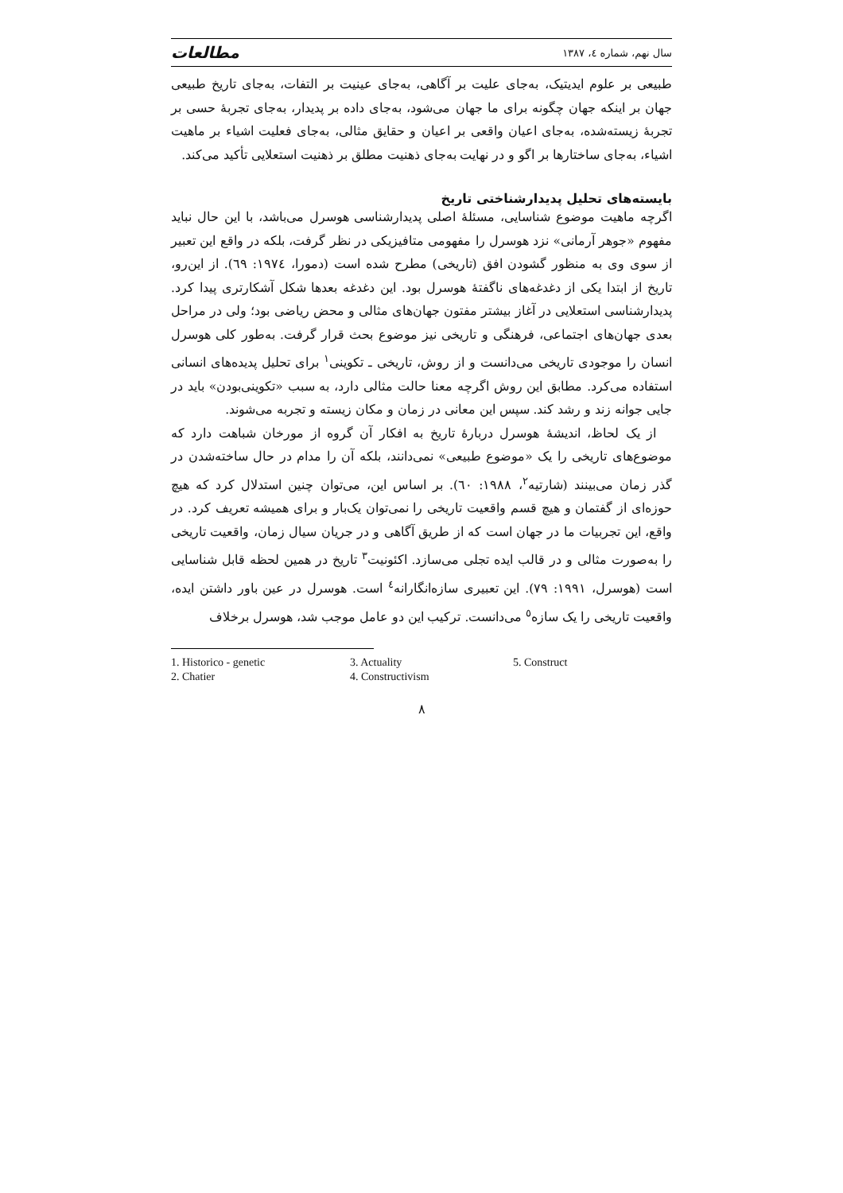سال نهم، شماره ٤، ١٣٨٧ مطالعات
طبیعی بر علوم ایدیتیک، به‌جای علیت بر آگاهی، به‌جای عینیت بر التفات، به‌جای تاریخ طبیعی جهان بر اینکه جهان چگونه برای ما جهان می‌شود، به‌جای داده بر پدیدار، به‌جای تجربهٔ حسی بر تجربهٔ زیسته‌شده، به‌جای اعیان واقعی بر اعیان و حقایق مثالی، به‌جای فعلیت اشیاء بر ماهیت اشیاء، به‌جای ساختارها بر اگو و در نهایت به‌جای ذهنیت مطلق بر ذهنیت استعلایی تأکید می‌کند.
بایسته‌های تحلیل پدیدارشناختی تاریخ
اگرچه ماهیت موضوع شناسایی، مسئلهٔ اصلی پدیدارشناسی هوسرل می‌باشد، با این حال نباید مفهوم «جوهر آرمانی» نزد هوسرل را مفهومی متافیزیکی در نظر گرفت، بلکه در واقع این تعبیر از سوی وی به منظور گشودن افق (تاریخی) مطرح شده است (دمورا، ١٩٧٤: ٦٩). از این‌رو، تاریخ از ابتدا یکی از دغدغه‌های ناگفتهٔ هوسرل بود. این دغدغه بعدها شکل آشکارتری پیدا کرد. پدیدارشناسی استعلایی در آغاز بیشتر مفتون جهان‌های مثالی و محض ریاضی بود؛ ولی در مراحل بعدی جهان‌های اجتماعی، فرهنگی و تاریخی نیز موضوع بحث قرار گرفت. به‌طور کلی هوسرل انسان را موجودی تاریخی می‌دانست و از روش، تاریخی ـ تکوینی<sup>١</sup> برای تحلیل پدیده‌های انسانی استفاده می‌کرد. مطابق این روش اگرچه معنا حالت مثالی دارد، به سبب «تکوینی‌بودن» باید در جایی جوانه زند و رشد کند. سپس این معانی در زمان و مکان زیسته و تجربه می‌شوند.
از یک لحاظ، اندیشهٔ هوسرل دربارهٔ تاریخ به افکار آن گروه از مورخان شباهت دارد که موضوع‌های تاریخی را یک «موضوع طبیعی» نمی‌دانند، بلکه آن را مدام در حال ساخته‌شدن در گذر زمان می‌بینند (شارتیه<sup>٢</sup>، ١٩٨٨: ٦٠). بر اساس این، می‌توان چنین استدلال کرد که هیچ حوزه‌ای از گفتمان و هیچ قسم واقعیت تاریخی را نمی‌توان یک‌بار و برای همیشه تعریف کرد. در واقع، این تجربیات ما در جهان است که از طریق آگاهی و در جریان سیال زمان، واقعیت تاریخی را به‌صورت مثالی و در قالب ایده تجلی می‌سازد. اکئونیت<sup>٣</sup> تاریخ در همین لحظه قابل شناسایی است (هوسرل، ١٩٩١: ٧٩). این تعبیری سازه‌انگارانه<sup>٤</sup> است. هوسرل در عین باور داشتن ایده، واقعیت تاریخی را یک سازه<sup>٥</sup> می‌دانست. ترکیب این دو عامل موجب شد، هوسرل برخلاف
1. Historico - genetic
2. Chatier
3. Actuality
4. Constructivism
5. Construct
٨